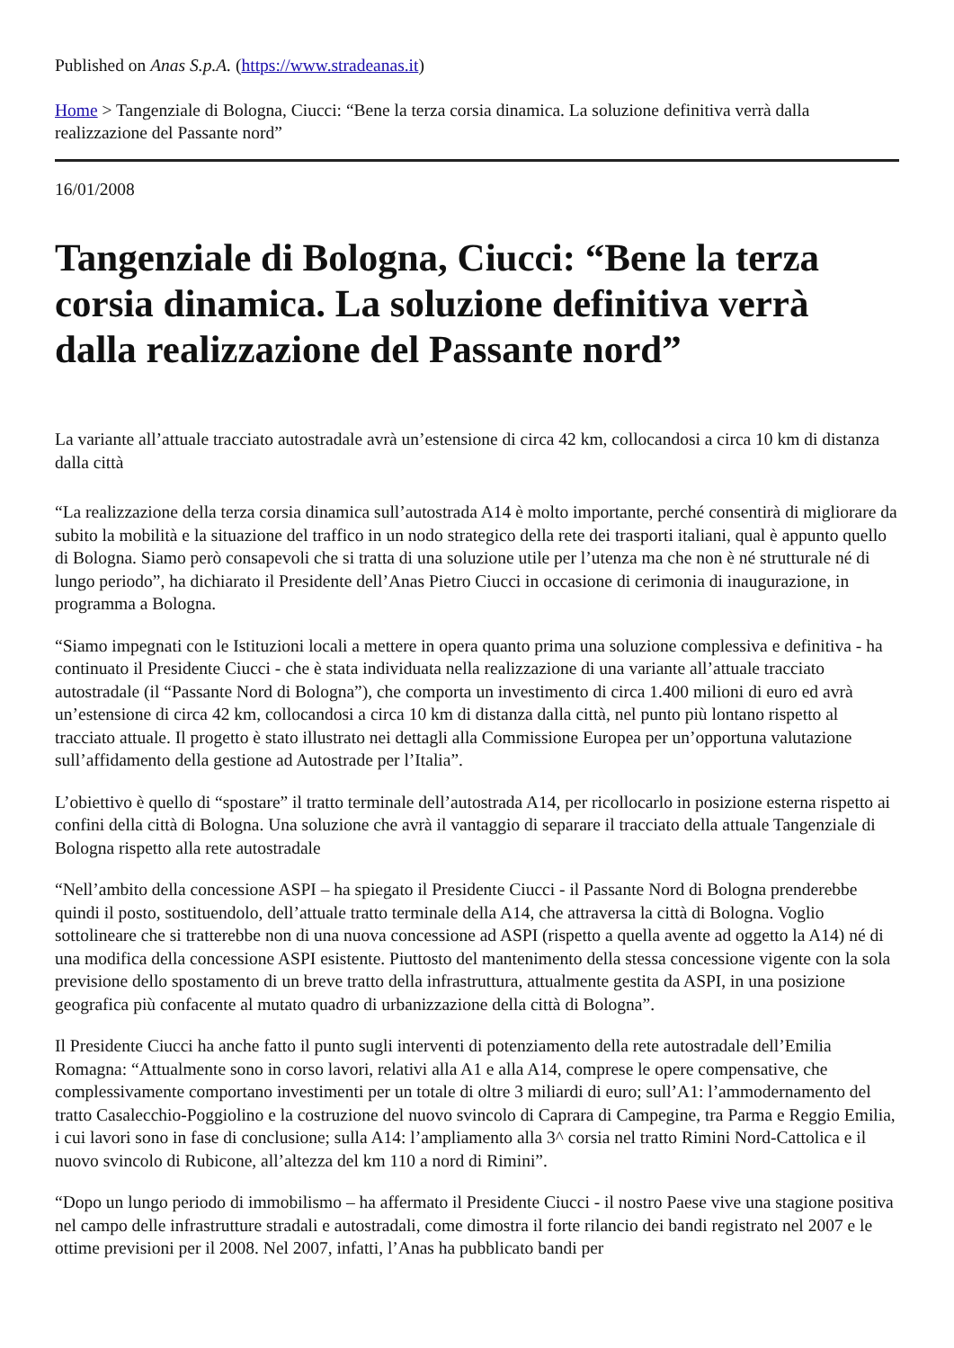Published on Anas S.p.A. (https://www.stradeanas.it)
Home > Tangenziale di Bologna, Ciucci: “Bene la terza corsia dinamica. La soluzione definitiva verrà dalla realizzazione del Passante nord”
16/01/2008
Tangenziale di Bologna, Ciucci: “Bene la terza corsia dinamica. La soluzione definitiva verrà dalla realizzazione del Passante nord”
La variante all’attuale tracciato autostradale avrà un’estensione di circa 42 km, collocandosi a circa 10 km di distanza dalla città
“La realizzazione della terza corsia dinamica sull’autostrada A14 è molto importante, perché consentirà di migliorare da subito la mobilità e la situazione del traffico in un nodo strategico della rete dei trasporti italiani, qual è appunto quello di Bologna. Siamo però consapevoli che si tratta di una soluzione utile per l’utenza ma che non è né strutturale né di lungo periodo”, ha dichiarato il Presidente dell’Anas Pietro Ciucci in occasione di cerimonia di inaugurazione, in programma a Bologna.
“Siamo impegnati con le Istituzioni locali a mettere in opera quanto prima una soluzione complessiva e definitiva - ha continuato il Presidente Ciucci - che è stata individuata nella realizzazione di una variante all’attuale tracciato autostradale (il “Passante Nord di Bologna”), che comporta un investimento di circa 1.400 milioni di euro ed avrà un’estensione di circa 42 km, collocandosi a circa 10 km di distanza dalla città, nel punto più lontano rispetto al tracciato attuale. Il progetto è stato illustrato nei dettagli alla Commissione Europea per un’opportuna valutazione sull’affidamento della gestione ad Autostrade per l’Italia”.
L’obiettivo è quello di “spostare” il tratto terminale dell’autostrada A14, per ricollocarlo in posizione esterna rispetto ai confini della città di Bologna. Una soluzione che avrà il vantaggio di separare il tracciato della attuale Tangenziale di Bologna rispetto alla rete autostradale
“Nell’ambito della concessione ASPI – ha spiegato il Presidente Ciucci - il Passante Nord di Bologna prenderebbe quindi il posto, sostituendolo, dell’attuale tratto terminale della A14, che attraversa la città di Bologna. Voglio sottolineare che si tratterebbe non di una nuova concessione ad ASPI (rispetto a quella avente ad oggetto la A14) né di una modifica della concessione ASPI esistente. Piuttosto del mantenimento della stessa concessione vigente con la sola previsione dello spostamento di un breve tratto della infrastruttura, attualmente gestita da ASPI, in una posizione geografica più confacente al mutato quadro di urbanizzazione della città di Bologna”.
Il Presidente Ciucci ha anche fatto il punto sugli interventi di potenziamento della rete autostradale dell’Emilia Romagna: “Attualmente sono in corso lavori, relativi alla A1 e alla A14, comprese le opere compensative, che complessivamente comportano investimenti per un totale di oltre 3 miliardi di euro; sull’A1: l’ammodernamento del tratto Casalecchio-Poggiolino e la costruzione del nuovo svincolo di Caprara di Campegine, tra Parma e Reggio Emilia, i cui lavori sono in fase di conclusione; sulla A14: l’ampliamento alla 3^ corsia nel tratto Rimini Nord-Cattolica e il nuovo svincolo di Rubicone, all’altezza del km 110 a nord di Rimini”.
“Dopo un lungo periodo di immobilismo – ha affermato il Presidente Ciucci - il nostro Paese vive una stagione positiva nel campo delle infrastrutture stradali e autostradali, come dimostra il forte rilancio dei bandi registrato nel 2007 e le ottime previsioni per il 2008. Nel 2007, infatti, l’Anas ha pubblicato bandi per